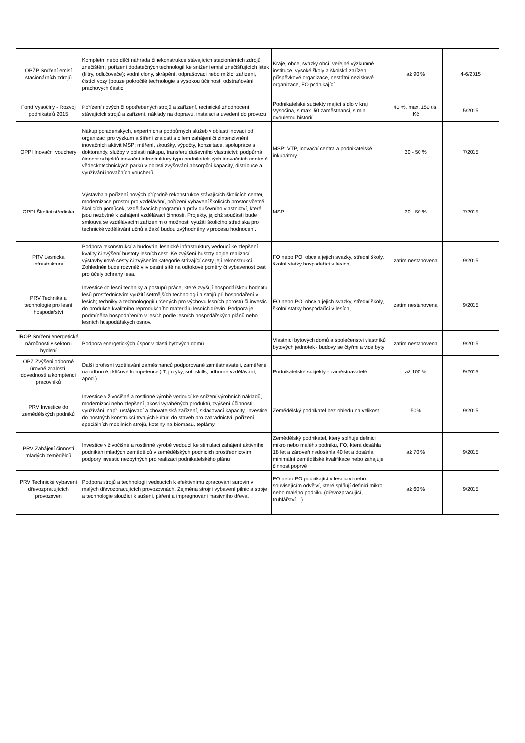| OPŽP Snížení emisí stacionárních zdrojů | Kompletní nebo dílčí náhrada či rekonstrukce stávajících stacionárních zdrojů znečištění; pořízení dodatečných technologií ke snížení emisí znečišťujících látek (filtry, odlučovače); vodní clony, skrápění, odprašovací nebo mlžící zařízení, čistící vozy (pouze pokročilé technologie s vysokou účinností odstraňování prachových částic. | Kraje, obce, svazky obcí, veřejné výzkumné instituce, vysoké školy a školská zařízení, příspěvkové organizace, nestátní neziskové organizace, FO podnikající | až 90 % | 4-6/2015 |
| Fond Vysočiny - Rozvoj podnikatelů 2015 | Pořízení nových či opotřebených strojů a zařízení, technické zhodnocení stávajících strojů a zařízení, náklady na dopravu, instalaci a uvedení do provozu | Podnikatelské subjekty mající sídlo v kraji Vysočina, s max. 50 zaměstnanci, s min. dvouletou historií | 40 %, max. 150 tis. Kč | 5/2015 |
| OPPI Inovační vouchery | Nákup poradenských, expertních a podpůrných služeb v oblasti inovací od organizací pro výzkum a šíření znalostí s cílem zahájení či zintenzivnění inovačních aktivit MSP: měření, zkoušky, výpočty, konzultace, spolupráce s doktorandy, služby v oblasti nákupu, transferu duševního vlastnictví; podpůrná činnost subjektů inovační infrastruktury typu podnikatelských inovačních center či vědeckotechnických parků v oblasti zvyšování absorpční kapacity, distribuce a využívání inovačních voucherů. | MSP; VTP, inovační centra a podnikatelské inkubátory | 30 - 50 % | 7/2015 |
| OPPI Školící střediska | Výstavba a pořízení nových případně rekonstrukce stávajících školicích center, modernizace prostor pro vzdělávání, pořízení vybavení školicích prostor včetně školicích pomůcek, vzdělávacích programů a práv duševního vlastnictví, které jsou nezbytné k zahájení vzdělávací činnosti. Projekty, jejichž součástí bude smlouva se vzdělávacím zařízením o možnosti využití školicího střediska pro technické vzdělávání učnů a žáků budou zvýhodněny v procesu hodnocení. | MSP | 30 - 50 % | 7/2015 |
| PRV Lesnická infrastruktura | Podpora rekonstrukcí a budování lesnické infrastruktury vedoucí ke zlepšení kvality či zvýšení hustoty lesních cest. Ke zvýšení hustoty dojde realizací výstavby nové cesty či zvýšením kategorie stávající cesty její rekonstrukcí. Zohledněn bude rozvněž vliv cestní sítě na odtokové poměry či vybavenost cest pro účely ochrany lesa. | FO nebo PO, obce a jejich svazky, střední školy, školní statky hospodařící v lesích, | zatím nestanovena | 9/2015 |
| PRV Technika a technologie pro lesní hospodářství | Investice do lesní techniky a postupů práce, které zvyšují hospodářskou hodnotu lesů prostřednictvím využití šetrnějších technologií a strojů při hospodaření v lesích; techniky a technologogií určených pro výchovu lesních porostů či investic do produkce kvalitního reprodukčního materiálu lesních dřevin. Podpora je podmíněna hospodařením v lesích podle lesních hospodářských plánů nebo lesních hospodářských osnov. | FO nebo PO, obce a jejich svazky, střední školy, školní statky hospodařící v lesích, | zatím nestanovena | 9/2015 |
| IROP Snížení energetické náročnosti v sektoru bydlení | Podpora energetických úspor v blasti bytových domů | Vlastníci bytových domů a společenství vlastníků bytových jednotek - budovy se čtyřmi a více byty | zatím nestanovena | 9/2015 |
| OPZ Zvýšení odborné úrovně znalostí, dovedností a komptencí pracovníků | Další profesní vzdělávání zaměstnanců podporované zaměstnavateli, zaměřené na odborné i klíčové kompetence (IT, jazyky, soft skills, odborné vzdělávání, apod.) | Podnikatelské subjekty - zaměstnavatelé | až 100 % | 9/2015 |
| PRV Investice do zemědělských podniků | Investice v živočišné a rostlinné výrobě vedoucí ke snížení výrobních nákladů, modernizaci nebo zlepšení jakosti vyráběných produktů, zvýšení účinnosti využívání, např. ustájovací a chovatelská zařízení, skladovací kapacity, investice do nostných konstrukcí trvalých kultur, do staveb pro zahradnictví, pořízení speciálních mobilních strojů, kotelny na biomasu, teplárny | Zemědělský podnikatel bez ohledu na velikost | 50% | 9/2015 |
| PRV Zahájení činnosti mladých zemědělců | Investice v živočišné a rostlinné výrobě vedoucí ke stimulaci zahájení aktivního podnikání mladých zemědělců v zemědělských podnicích prostřednictvím podpory investic nezbytných pro realizaci podnikatelského plánu | Zemědělský podnikatel, který splňuje definici mikro nebo malého podniku, FO, která dosáhla 18 let a zároveň nedosáhla 40 let a dosáhla minimální zemědělské kvalifikace nebo zahajuje činnost poprvé | až 70 % | 9/2015 |
| PRV Technické vybavení dřevozpracujících provozoven | Podpora strojů a technologií vedoucích k efektivnímu zpracování surovin v malých dřevozpracujících provozovnách. Zejména strojní vybavení pilnic a stroje a technologie sloužící k sušení, páření a impregnování masivního dřeva. | FO nebo PO podnikající v lesnictví nebo souvisejícím odvětví, které splňují definici mikro nebo malého podniku (dřevozpracující, truhlářství…) | až 60 % | 9/2015 |